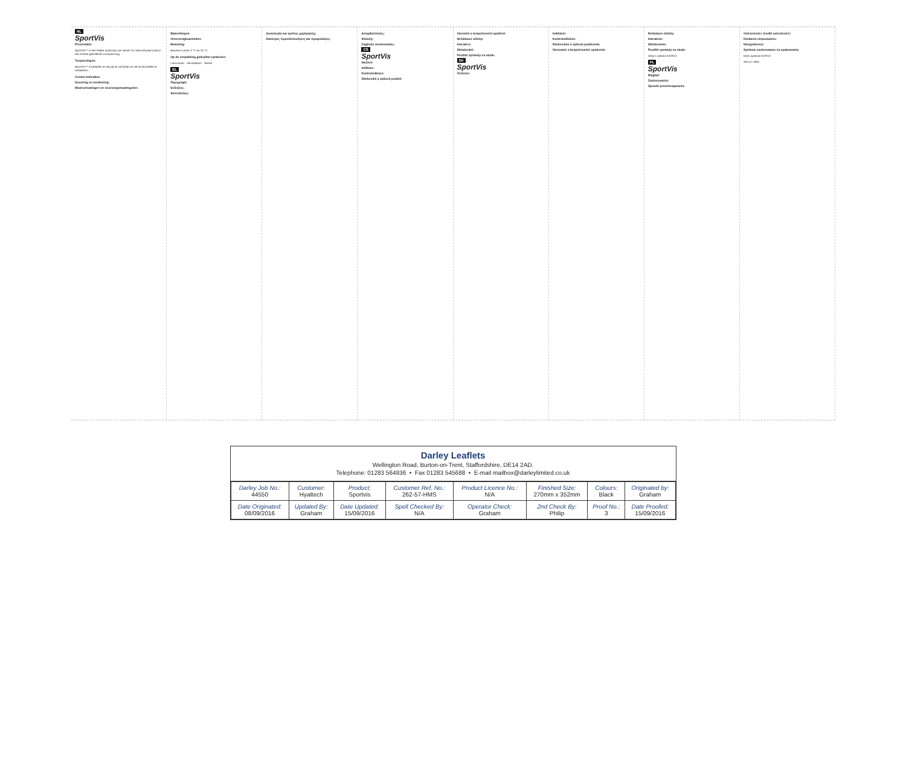NL
SportVis
Presentatie:
SportVis™ is een helder oplossing van steriel 1% natriumhyaluronaat in een foolaat gebufferde zoutoplossing.
Toepassingen:
SportVis™ is bedoeld om de pijn te verlichten en de functionaliteit te verbeteren.
Contra-indicaties:
Dosering en toediening:
Waarschuwingen en voorzorgsmaatregelen:
Bijwerkingen:
Onverenigbaarheden:
Bewaring:
Bewaren tussen 2 °C en 25 °C.
Op de verpakking gebruikte symbolen:
Lotnummer · Vervaldatum · Steriel
EL
SportVis
Περιγραφή:
Ενδείξεις:
Αντενδείξεις:
Δοσολογία και τρόπος χορήγησης:
Ιδιαίτερες προειδοποιήσεις και προφυλάξεις:
Ασυμβατότητες:
Φύλαξη:
Σύμβολα συσκευασίας:
CS
SportVis
Složení:
Indikace:
Kontraindikace:
Dávkování a způsob podání:
Varování a bezpečnostní opatření:
Nežádoucí účinky:
Interakce:
Skladování:
Použité symboly na obalu:
SK
SportVis
Zloženie:
Indikácie:
Kontraindikácie:
Dávkovanie a spôsob podávania:
Varovanie a bezpečnostné opatrenia:
Nežiaduce účinky:
Interakcie:
Skladovanie:
Použité symboly na obale:
Dátum vydania 04/2013
PL
SportVis
Wygląd:
Zastosowania:
Sposób przechowywania:
Ostrzeżenia i środki ostrożności:
Działania niepożądane:
Niezgodności:
Symbole zastosowane na opakowaniu:
Data wydania 04/2013
262-57-HMS
Darley Leaflets
Wellington Road, Burton-on-Trent, Staffordshire, DE14 2AD.
Telephone: 01283 564936 • Fax 01283 545688 • E-mail mailbox@darleylimited.co.uk
| Darley Job No.: 44550 | Customer: Hyaltech | Product: Sportvis | Customer Ref. No.: 262-57-HMS | Product Licence No.: N/A | Finished Size: 270mm x 352mm | Colours: Black | Originated by: Graham |
| Date Originated: 08/09/2016 | Updated By: Graham | Date Updated: 15/09/2016 | Spell Checked By: N/A | Operator Check: Graham | 2nd Check By: Philip | Proof No.: 3 | Date Proofed: 15/09/2016 |